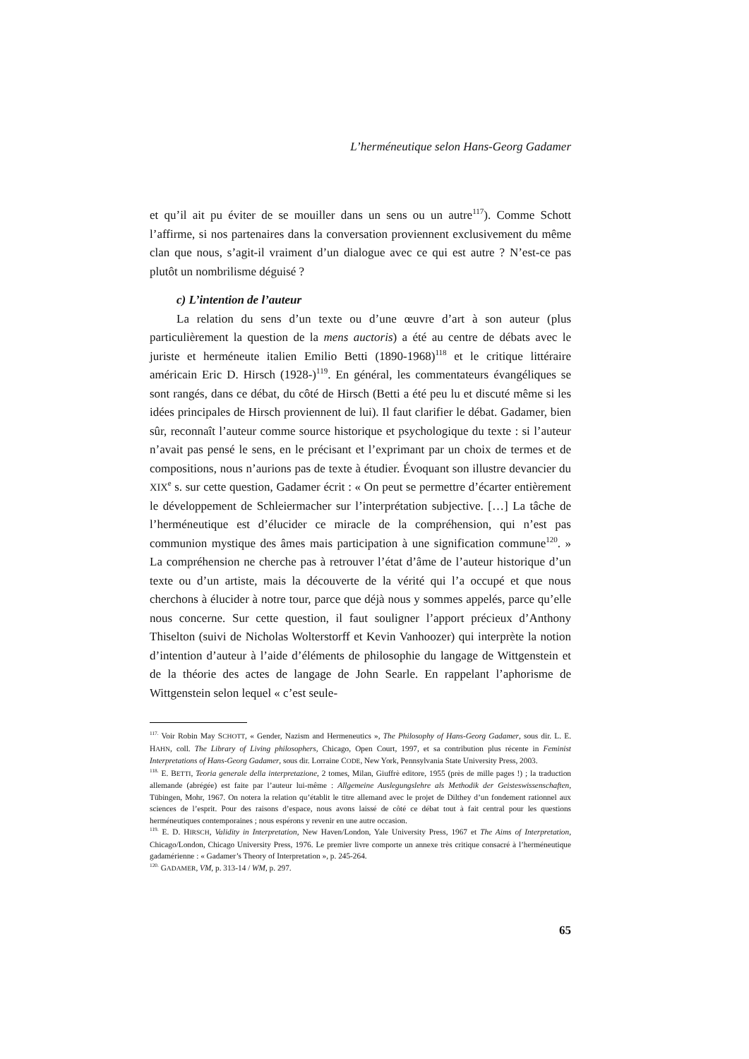L’herméneutique selon Hans-Georg Gadamer
et qu’il ait pu éviter de se mouiller dans un sens ou un autre<sup>117</sup>). Comme Schott l’affirme, si nos partenaires dans la conversation proviennent exclusivement du même clan que nous, s’agit-il vraiment d’un dialogue avec ce qui est autre ? N’est-ce pas plutôt un nombrilisme déguisé ?
c) L’intention de l’auteur
La relation du sens d’un texte ou d’une œuvre d’art à son auteur (plus particulièrement la question de la mens auctoris) a été au centre de débats avec le juriste et herméneute italien Emilio Betti (1890-1968)<sup>118</sup> et le critique littéraire américain Eric D. Hirsch (1928-)<sup>119</sup>. En général, les commentateurs évangéliques se sont rangés, dans ce débat, du côté de Hirsch (Betti a été peu lu et discuté même si les idées principales de Hirsch proviennent de lui). Il faut clarifier le débat. Gadamer, bien sûr, reconnaît l’auteur comme source historique et psychologique du texte : si l’auteur n’avait pas pensé le sens, en le précisant et l’exprimant par un choix de termes et de compositions, nous n’aurions pas de texte à étudier. Évoquant son illustre devancier du XIX<sup>e</sup> s. sur cette question, Gadamer écrit : « On peut se permettre d’écarter entièrement le développement de Schleiermacher sur l’interprétation subjective. […] La tâche de l’herméneutique est d’élucider ce miracle de la compréhension, qui n’est pas communion mystique des âmes mais participation à une signification commune<sup>120</sup>. » La compréhension ne cherche pas à retrouver l’état d’âme de l’auteur historique d’un texte ou d’un artiste, mais la découverte de la vérité qui l’a occupé et que nous cherchons à élucider à notre tour, parce que déjà nous y sommes appelés, parce qu’elle nous concerne. Sur cette question, il faut souligner l’apport précieux d’Anthony Thiselton (suivi de Nicholas Wolterstorff et Kevin Vanhoozer) qui interprète la notion d’intention d’auteur à l’aide d’éléments de philosophie du langage de Wittgenstein et de la théorie des actes de langage de John Searle. En rappelant l’aphorisme de Wittgenstein selon lequel « c’est seule-
<sup>117.</sup> Voir Robin May SCHOTT, « Gender, Nazism and Hermeneutics », The Philosophy of Hans-Georg Gadamer, sous dir. L. E. HAHN, coll. The Library of Living philosophers, Chicago, Open Court, 1997, et sa contribution plus récente in Feminist Interpretations of Hans-Georg Gadamer, sous dir. Lorraine CODE, New York, Pennsylvania State University Press, 2003.
<sup>118.</sup> E. BETTI, Teoria generale della interpretazione, 2 tomes, Milan, Giuffrè editore, 1955 (près de mille pages !) ; la traduction allemande (abrégée) est faite par l’auteur lui-même : Allgemeine Auslegungslehre als Methodik der Geisteswissenschaften, Tübingen, Mohr, 1967. On notera la relation qu’établit le titre allemand avec le projet de Dilthey d’un fondement rationnel aux sciences de l’esprit. Pour des raisons d’espace, nous avons laissé de côté ce débat tout à fait central pour les questions herméneutiques contemporaines ; nous espérons y revenir en une autre occasion.
<sup>119.</sup> E. D. HIRSCH, Validity in Interpretation, New Haven/London, Yale University Press, 1967 et The Aims of Interpretation, Chicago/London, Chicago University Press, 1976. Le premier livre comporte un annexe très critique consacré à l’herméneutique gadamérienne : « Gadamer’s Theory of Interpretation », p. 245-264.
<sup>120.</sup> GADAMER, VM, p. 313-14 / WM, p. 297.
65